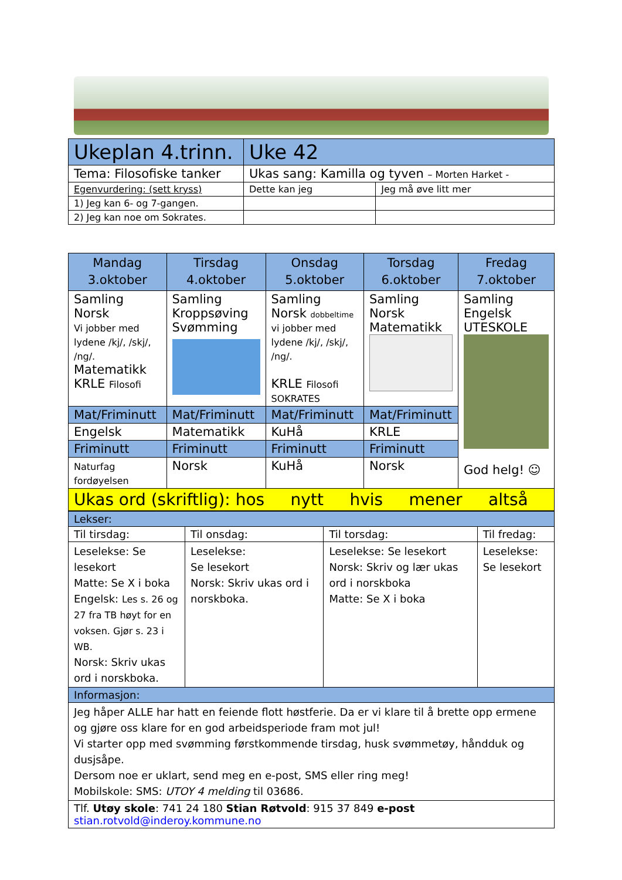| Ukeplan 4.trinn. | | Uke 42 | |
| Tema: Filosofiske tanker | Ukas sang: Kamilla og tyven – Morten Harket - | | |
| Egenvurdering: (sett kryss) | | Dette kan jeg | Jeg må øve litt mer |
| 1) Jeg kan 6- og 7-gangen. | | | |
| 2) Jeg kan noe om Sokrates. | | | |
| Mandag 3.oktober | Tirsdag 4.oktober | Onsdag 5.oktober | Torsdag 6.oktober | Fredag 7.oktober |
| --- | --- | --- | --- | --- |
| Samling Norsk Vi jobber med lydene /kj/, /skj/, /ng/. Matematikk KRLE Filosofi | Samling Kroppsøving Svømming | Samling Norsk dobbeltime vi jobber med lydene /kj/, /skj/, /ng/. KRLE Filosofi SOKRATES | Samling Norsk Matematikk | Samling Engelsk UTESKOLE God helg! ☺ |
| Mat/Friminutt | Mat/Friminutt | Mat/Friminutt | Mat/Friminutt | |
| Engelsk | Matematikk | KuHå | KRLE | |
| Friminutt | Friminutt | Friminutt | Friminutt | |
| Naturfag fordøyelsen | Norsk | KuHå | Norsk | |
| Ukas ord (skriftlig): hos nytt hvis mener altså | | | | |
| Lekser: | | | |
| Til tirsdag: | Til onsdag: | Til torsdag: | Til fredag: |
| Leselekse: Se lesekort Matte: Se X i boka Engelsk: Les s. 26 og 27 fra TB høyt for en voksen. Gjør s. 23 i WB. Norsk: Skriv ukas ord i norskboka. | Leselekse: Se lesekort Norsk: Skriv ukas ord i norskboka. | Leselekse: Se lesekort Norsk: Skriv og lær ukas ord i norskboka Matte: Se X i boka | Leselekse: Se lesekort |
| Informasjon: | | | |
| Jeg håper ALLE har hatt en feiende flott høstferie. Da er vi klare til å brette opp ermene og gjøre oss klare for en god arbeidsperiode fram mot jul! Vi starter opp med svømming førstkommende tirsdag, husk svømmetøy, håndduk og dusjsåpe. Dersom noe er uklart, send meg en e-post, SMS eller ring meg! Mobilskole: SMS: UTOY 4 melding til 03686. | | | |
| Tlf. Utøy skole : 741 24 180 Stian Røtvold : 915 37 849 e-post stian.rotvold@inderoy.kommune.no | | | |